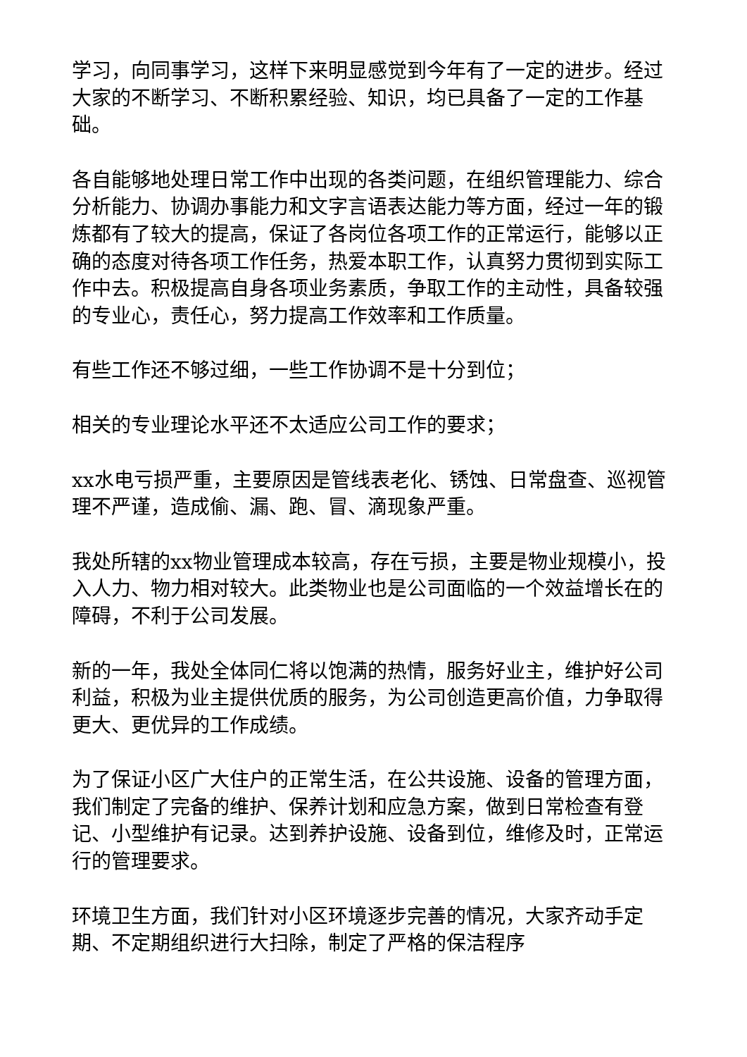学习，向同事学习，这样下来明显感觉到今年有了一定的进步。经过大家的不断学习、不断积累经验、知识，均已具备了一定的工作基础。
各自能够地处理日常工作中出现的各类问题，在组织管理能力、综合分析能力、协调办事能力和文字言语表达能力等方面，经过一年的锻炼都有了较大的提高，保证了各岗位各项工作的正常运行，能够以正确的态度对待各项工作任务，热爱本职工作，认真努力贯彻到实际工作中去。积极提高自身各项业务素质，争取工作的主动性，具备较强的专业心，责任心，努力提高工作效率和工作质量。
有些工作还不够过细，一些工作协调不是十分到位；
相关的专业理论水平还不太适应公司工作的要求；
xx水电亏损严重，主要原因是管线表老化、锈蚀、日常盘查、巡视管理不严谨，造成偷、漏、跑、冒、滴现象严重。
我处所辖的xx物业管理成本较高，存在亏损，主要是物业规模小，投入人力、物力相对较大。此类物业也是公司面临的一个效益增长在的障碍，不利于公司发展。
新的一年，我处全体同仁将以饱满的热情，服务好业主，维护好公司利益，积极为业主提供优质的服务，为公司创造更高价值，力争取得更大、更优异的工作成绩。
为了保证小区广大住户的正常生活，在公共设施、设备的管理方面，我们制定了完备的维护、保养计划和应急方案，做到日常检查有登记、小型维护有记录。达到养护设施、设备到位，维修及时，正常运行的管理要求。
环境卫生方面，我们针对小区环境逐步完善的情况，大家齐动手定期、不定期组织进行大扫除，制定了严格的保洁程序